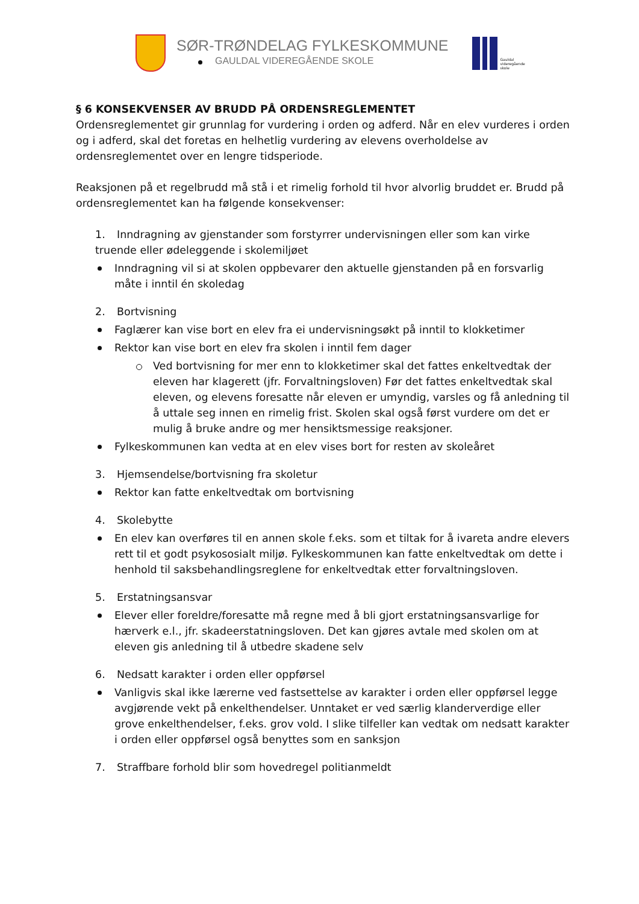SØR-TRØNDELAG FYLKESKOMMUNE
GAULDAL VIDEREGÅENDE SKOLE
Gauldal
videregående
skole
§ 6 KONSEKVENSER AV BRUDD PÅ ORDENSREGLEMENTET
Ordensreglementet gir grunnlag for vurdering i orden og adferd. Når en elev vurderes i orden og i adferd, skal det foretas en helhetlig vurdering av elevens overholdelse av ordensreglementet over en lengre tidsperiode.
Reaksjonen på et regelbrudd må stå i et rimelig forhold til hvor alvorlig bruddet er. Brudd på ordensreglementet kan ha følgende konsekvenser:
1. Inndragning av gjenstander som forstyrrer undervisningen eller som kan virke truende eller ødeleggende i skolemiljøet
Inndragning vil si at skolen oppbevarer den aktuelle gjenstanden på en forsvarlig måte i inntil én skoledag
2. Bortvisning
Faglærer kan vise bort en elev fra ei undervisningsøkt på inntil to klokketimer
Rektor kan vise bort en elev fra skolen i inntil fem dager
Ved bortvisning for mer enn to klokketimer skal det fattes enkeltvedtak der eleven har klagerett (jfr. Forvaltningsloven) Før det fattes enkeltvedtak skal eleven, og elevens foresatte når eleven er umyndig, varsles og få anledning til å uttale seg innen en rimelig frist. Skolen skal også først vurdere om det er mulig å bruke andre og mer hensiktsmessige reaksjoner.
Fylkeskommunen kan vedta at en elev vises bort for resten av skoleåret
3. Hjemsendelse/bortvisning fra skoletur
Rektor kan fatte enkeltvedtak om bortvisning
4. Skolebytte
En elev kan overføres til en annen skole f.eks. som et tiltak for å ivareta andre elevers rett til et godt psykososialt miljø. Fylkeskommunen kan fatte enkeltvedtak om dette i henhold til saksbehandlingsreglene for enkeltvedtak etter forvaltningsloven.
5. Erstatningsansvar
Elever eller foreldre/foresatte må regne med å bli gjort erstatningsansvarlige for hærverk e.l., jfr. skadeerstatningsloven. Det kan gjøres avtale med skolen om at eleven gis anledning til å utbedre skadene selv
6. Nedsatt karakter i orden eller oppførsel
Vanligvis skal ikke lærerne ved fastsettelse av karakter i orden eller oppførsel legge avgjørende vekt på enkelthendelser. Unntaket er ved særlig klanderverdige eller grove enkelthendelser, f.eks. grov vold. I slike tilfeller kan vedtak om nedsatt karakter i orden eller oppførsel også benyttes som en sanksjon
7. Straffbare forhold blir som hovedregel politianmeldt